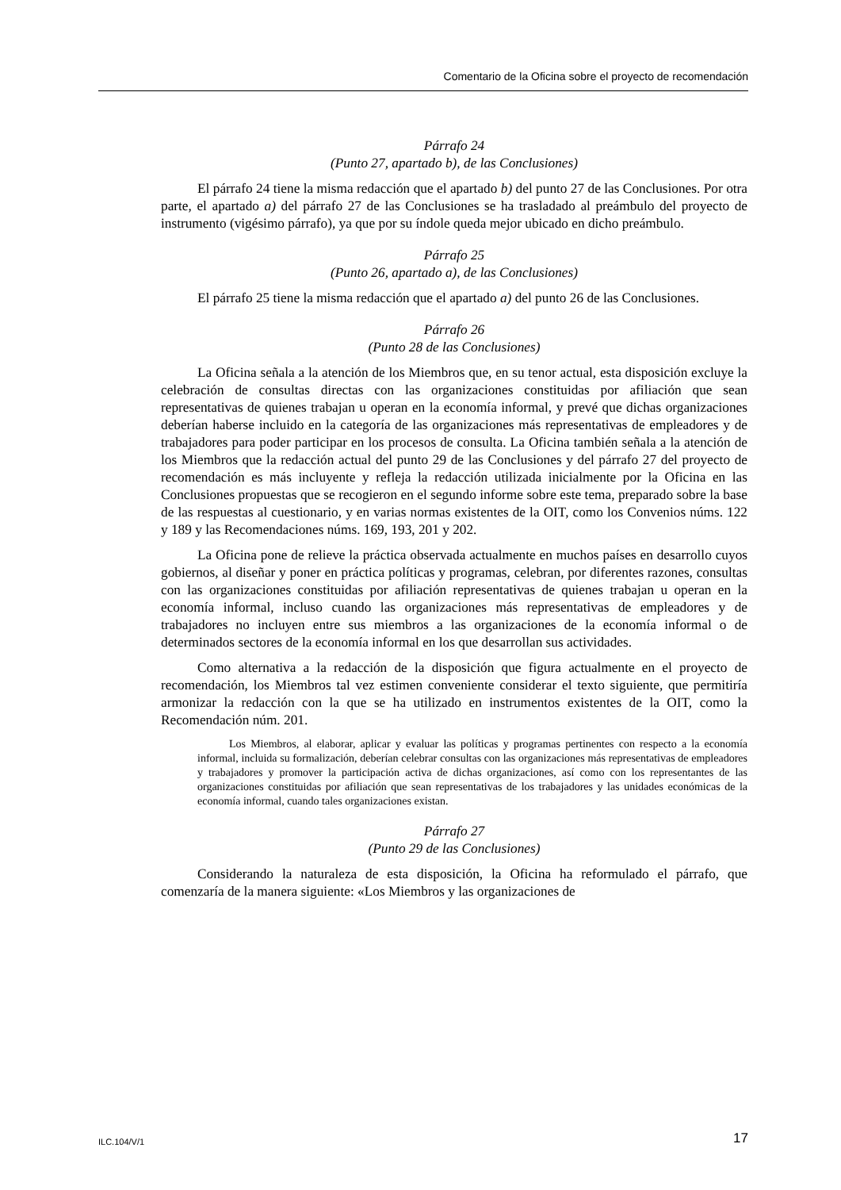Comentario de la Oficina sobre el proyecto de recomendación
Párrafo 24
(Punto 27, apartado b), de las Conclusiones)
El párrafo 24 tiene la misma redacción que el apartado b) del punto 27 de las Conclusiones. Por otra parte, el apartado a) del párrafo 27 de las Conclusiones se ha trasladado al preámbulo del proyecto de instrumento (vigésimo párrafo), ya que por su índole queda mejor ubicado en dicho preámbulo.
Párrafo 25
(Punto 26, apartado a), de las Conclusiones)
El párrafo 25 tiene la misma redacción que el apartado a) del punto 26 de las Conclusiones.
Párrafo 26
(Punto 28 de las Conclusiones)
La Oficina señala a la atención de los Miembros que, en su tenor actual, esta disposición excluye la celebración de consultas directas con las organizaciones constituidas por afiliación que sean representativas de quienes trabajan u operan en la economía informal, y prevé que dichas organizaciones deberían haberse incluido en la categoría de las organizaciones más representativas de empleadores y de trabajadores para poder participar en los procesos de consulta. La Oficina también señala a la atención de los Miembros que la redacción actual del punto 29 de las Conclusiones y del párrafo 27 del proyecto de recomendación es más incluyente y refleja la redacción utilizada inicialmente por la Oficina en las Conclusiones propuestas que se recogieron en el segundo informe sobre este tema, preparado sobre la base de las respuestas al cuestionario, y en varias normas existentes de la OIT, como los Convenios núms. 122 y 189 y las Recomendaciones núms. 169, 193, 201 y 202.
La Oficina pone de relieve la práctica observada actualmente en muchos países en desarrollo cuyos gobiernos, al diseñar y poner en práctica políticas y programas, celebran, por diferentes razones, consultas con las organizaciones constituidas por afiliación representativas de quienes trabajan u operan en la economía informal, incluso cuando las organizaciones más representativas de empleadores y de trabajadores no incluyen entre sus miembros a las organizaciones de la economía informal o de determinados sectores de la economía informal en los que desarrollan sus actividades.
Como alternativa a la redacción de la disposición que figura actualmente en el proyecto de recomendación, los Miembros tal vez estimen conveniente considerar el texto siguiente, que permitiría armonizar la redacción con la que se ha utilizado en instrumentos existentes de la OIT, como la Recomendación núm. 201.
Los Miembros, al elaborar, aplicar y evaluar las políticas y programas pertinentes con respecto a la economía informal, incluida su formalización, deberían celebrar consultas con las organizaciones más representativas de empleadores y trabajadores y promover la participación activa de dichas organizaciones, así como con los representantes de las organizaciones constituidas por afiliación que sean representativas de los trabajadores y las unidades económicas de la economía informal, cuando tales organizaciones existan.
Párrafo 27
(Punto 29 de las Conclusiones)
Considerando la naturaleza de esta disposición, la Oficina ha reformulado el párrafo, que comenzaría de la manera siguiente: «Los Miembros y las organizaciones de
ILC.104/V/1 17